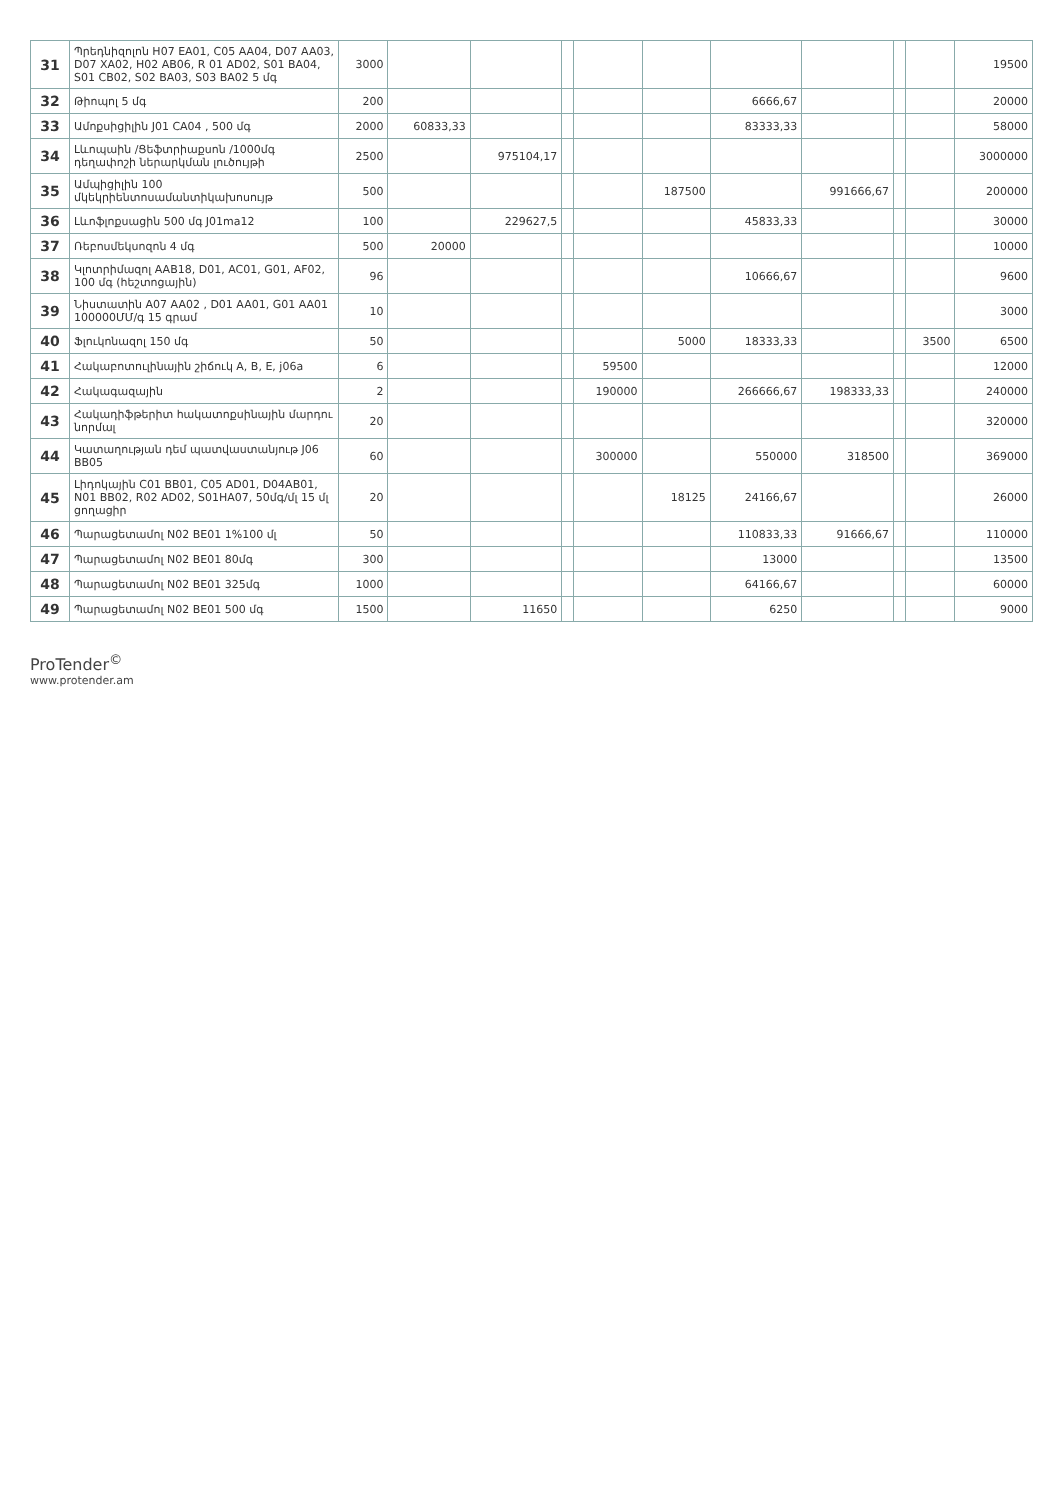| 31 | Պրեդնիզոլոն H07 EA01, C05 AA04, D07 AA03, D07 XA02, H02 AB06, R 01 AD02, S01 BA04, S01 CB02, S02 BA03, S03 BA02 5 մգ | 3000 | | | | | | | | | | 19500 |
| 32 | Թիոպոլ 5 մգ | 200 | | | | | | 6666,67 | | | | 20000 |
| 33 | Ամոքսիցիլին J01 CA04 , 500 մգ | 2000 | 60833,33 | | | | | 83333,33 | | | | 58000 |
| 34 | Լևոպաին /Ցեֆտրիաքսոն /1000մգ դեղափոշի ներարկման լուծույթի | 2500 | | 975104,17 | | | | | | | | 3000000 |
| 35 | Ամպիցիլին 100 մկեկրիենտոսամանտիկախոսույթ | 500 | | | | | 187500 | | 991666,67 | | | 200000 |
| 36 | Լևոֆլոքսացին 500 մգ J01ma12 | 100 | | 229627,5 | | | | 45833,33 | | | | 30000 |
| 37 | Ռեբոսմեկսոզոն 4 մգ | 500 | 20000 | | | | | | | | | 10000 |
| 38 | Կլոտրիմազոլ AAB18, D01, AC01, G01, AF02, 100 մգ (հեշտոցային) | 96 | | | | | | 10666,67 | | | | 9600 |
| 39 | Նիստատին A07 AA02 , D01 AA01, G01 AA01 100000ՄՄ/գ 15 գրամ | 10 | | | | | | | | | | 3000 |
| 40 | Ֆլուկոնազոլ 150 մգ | 50 | | | | | 5000 | 18333,33 | | | 3500 | 6500 |
| 41 | Հակաբոտուլինային շիճուկ A, B, E, j06a | 6 | | | | 59500 | | | | | | 12000 |
| 42 | Հակագազային | 2 | | | | 190000 | | 266666,67 | 198333,33 | | | 240000 |
| 43 | Հակադիֆթերիտ հակատոքսինային մարդու նորմալ | 20 | | | | | | | | | | 320000 |
| 44 | Կատաղության դեմ պատվաստանյութ J06 BB05 | 60 | | | | 300000 | | 550000 | 318500 | | | 369000 |
| 45 | Լիդոկային C01 BB01, C05 AD01, D04AB01, N01 BB02, R02 AD02, S01HA07, 50մգ/մլ 15 մլ ցողացիր | 20 | | | | | 18125 | 24166,67 | | | | 26000 |
| 46 | Պարացետամոլ N02 BE01 1%100 մլ | 50 | | | | | | 110833,33 | 91666,67 | | | 110000 |
| 47 | Պարացետամոլ N02 BE01 80մգ | 300 | | | | | | 13000 | | | | 13500 |
| 48 | Պարացետամոլ N02 BE01 325մգ | 1000 | | | | | | 64166,67 | | | | 60000 |
| 49 | Պարացետամոլ N02 BE01 500 մգ | 1500 | | 11650 | | | | 6250 | | | | 9000 |
ProTender<sup>©</sup>
www.protender.am